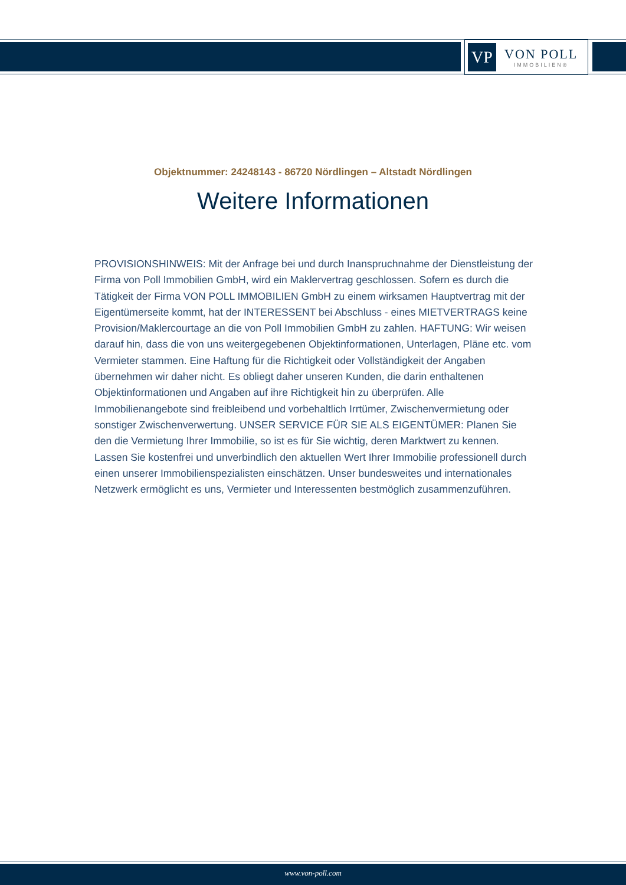VP
VON POLL
IMMOBILIEN®
Objektnummer: 24248143 - 86720 Nördlingen – Altstadt Nördlingen
Weitere Informationen
PROVISIONSHINWEIS: Mit der Anfrage bei und durch Inanspruchnahme der Dienstleistung der Firma von Poll Immobilien GmbH, wird ein Maklervertrag geschlossen. Sofern es durch die Tätigkeit der Firma VON POLL IMMOBILIEN GmbH zu einem wirksamen Hauptvertrag mit der Eigentümerseite kommt, hat der INTERESSENT bei Abschluss - eines MIETVERTRAGS keine Provision/Maklercourtage an die von Poll Immobilien GmbH zu zahlen. HAFTUNG: Wir weisen darauf hin, dass die von uns weitergegebenen Objektinformationen, Unterlagen, Pläne etc. vom Vermieter stammen. Eine Haftung für die Richtigkeit oder Vollständigkeit der Angaben übernehmen wir daher nicht. Es obliegt daher unseren Kunden, die darin enthaltenen Objektinformationen und Angaben auf ihre Richtigkeit hin zu überprüfen. Alle Immobilienangebote sind freibleibend und vorbehaltlich Irrtümer, Zwischenvermietung oder sonstiger Zwischenverwertung. UNSER SERVICE FÜR SIE ALS EIGENTÜMER: Planen Sie den die Vermietung Ihrer Immobilie, so ist es für Sie wichtig, deren Marktwert zu kennen. Lassen Sie kostenfrei und unverbindlich den aktuellen Wert Ihrer Immobilie professionell durch einen unserer Immobilienspezialisten einschätzen. Unser bundesweites und internationales Netzwerk ermöglicht es uns, Vermieter und Interessenten bestmöglich zusammenzuführen.
www.von-poll.com